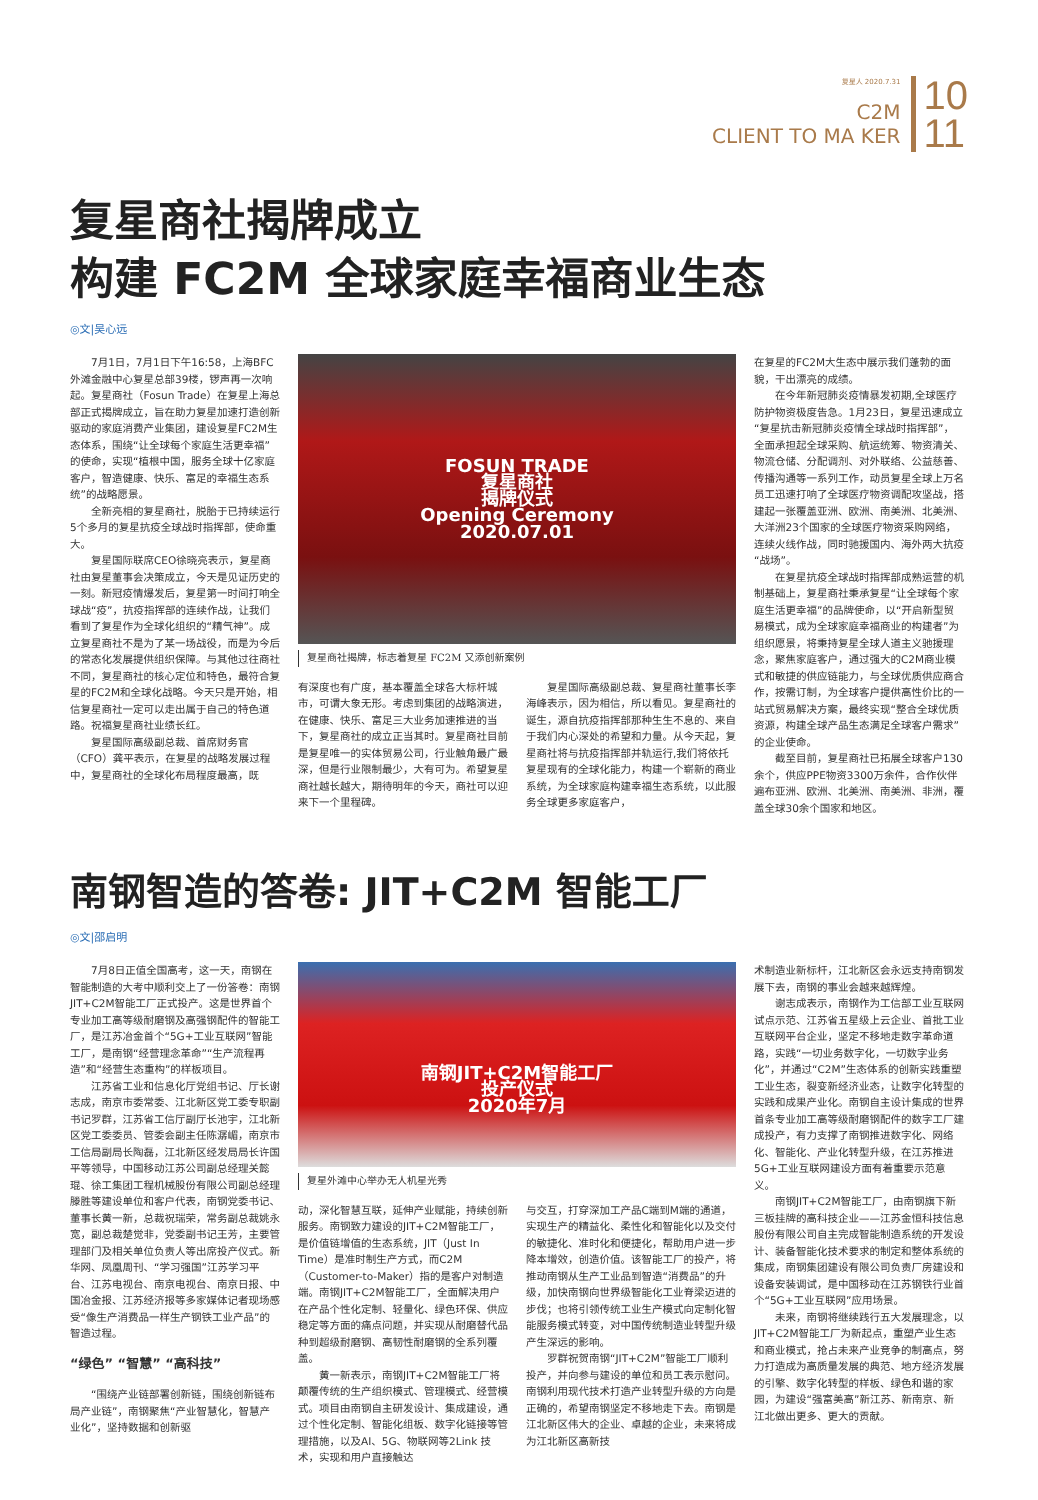复星人 2020.7.31
C2M
CLIENT TO MA KER
10
11
复星商社揭牌成立
构建 FC2M 全球家庭幸福商业生态
◎文|吴心远
7月1日，7月1日下午16:58，上海BFC外滩金融中心复星总部39楼，锣声再一次响起。复星商社（Fosun Trade）在复星上海总部正式揭牌成立，旨在助力复星加速打造创新驱动的家庭消费产业集团，建设复星FC2M生态体系，围绕“让全球每个家庭生活更幸福”的使命，实现“植根中国，服务全球十亿家庭客户，智造健康、快乐、富足的幸福生态系统”的战略愿景。
全新亮相的复星商社，脱胎于已持续运行5个多月的复星抗疫全球战时指挥部，使命重大。
复星国际联席CEO徐晓亮表示，复星商社由复星董事会决策成立，今天是见证历史的一刻。新冠疫情爆发后，复星第一时间打响全球战“疫”，抗疫指挥部的连续作战，让我们看到了复星作为全球化组织的“精气神”。成立复星商社不是为了某一场战役，而是为今后的常态化发展提供组织保障。与其他过往商社不同，复星商社的核心定位和特色，最符合复星的FC2M和全球化战略。今天只是开始，相信复星商社一定可以走出属于自己的特色道路。祝福复星商社业绩长红。
复星国际高级副总裁、首席财务官（CFO）龚平表示，在复星的战略发展过程中，复星商社的全球化布局程度最高，既
FOSUN TRADE
复星商社
揭牌仪式
Opening Ceremony
2020.07.01
复星商社揭牌，标志着复星 FC2M 又添创新案例
有深度也有广度，基本覆盖全球各大标杆城市，可谓大象无形。考虑到集团的战略演进，在健康、快乐、富足三大业务加速推进的当下，复星商社的成立正当其时。复星商社目前是复星唯一的实体贸易公司，行业触角最广最深，但是行业限制最少，大有可为。希望复星商社越长越大，期待明年的今天，商社可以迎来下一个里程碑。
复星国际高级副总裁、复星商社董事长李海峰表示，因为相信，所以看见。复星商社的诞生，源自抗疫指挥部那种生生不息的、来自于我们内心深处的希望和力量。从今天起，复星商社将与抗疫指挥部并轨运行,我们将依托复星现有的全球化能力，构建一个崭新的商业系统，为全球家庭构建幸福生态系统，以此服务全球更多家庭客户，
在复星的FC2M大生态中展示我们蓬勃的面貌，干出漂亮的成绩。
在今年新冠肺炎疫情暴发初期,全球医疗防护物资极度告急。1月23日，复星迅速成立“复星抗击新冠肺炎疫情全球战时指挥部”，全面承担起全球采购、航运统筹、物资清关、物流仓储、分配调剂、对外联络、公益慈善、传播沟通等一系列工作，动员复星全球上万名员工迅速打响了全球医疗物资调配攻坚战，搭建起一张覆盖亚洲、欧洲、南美洲、北美洲、大洋洲23个国家的全球医疗物资采购网络，连续火线作战，同时驰援国内、海外两大抗疫“战场”。
在复星抗疫全球战时指挥部成熟运营的机制基础上，复星商社秉承复星“让全球每个家庭生活更幸福”的品牌使命，以“开启新型贸易模式，成为全球家庭幸福商业的构建者”为组织愿景，将秉持复星全球人道主义驰援理念，聚焦家庭客户，通过强大的C2M商业模式和敏捷的供应链能力，与全球优质供应商合作，按需订制，为全球客户提供高性价比的一站式贸易解决方案，最终实现“整合全球优质资源，构建全球产品生态满足全球客户需求”的企业使命。
截至目前，复星商社已拓展全球客户130余个，供应PPE物资3300万余件，合作伙伴遍布亚洲、欧洲、北美洲、南美洲、非洲，覆盖全球30余个国家和地区。
南钢智造的答卷: JIT+C2M 智能工厂
◎文|邵启明
7月8日正值全国高考，这一天，南钢在智能制造的大考中顺利交上了一份答卷：南钢JIT+C2M智能工厂正式投产。这是世界首个专业加工高等级耐磨钢及高强钢配件的智能工厂，是江苏冶金首个“5G+工业互联网”智能工厂，是南钢“经营理念革命”“生产流程再造”和“经营生态重构”的样板项目。
江苏省工业和信息化厅党组书记、厅长谢志成，南京市委常委、江北新区党工委专职副书记罗群，江苏省工信厅副厅长池宇，江北新区党工委委员、管委会副主任陈潺嵋，南京市工信局副局长陶磊，江北新区经发局局长许国平等领导，中国移动江苏公司副总经理关懿琨、徐工集团工程机械股份有限公司副总经理滕胜等建设单位和客户代表，南钢党委书记、董事长黄一新，总裁祝瑞荣，常务副总裁姚永宽，副总裁楚觉非，党委副书记王芳，主要管理部门及相关单位负责人等出席投产仪式。新华网、凤凰周刊、“学习强国”江苏学习平台、江苏电视台、南京电视台、南京日报、中国冶金报、江苏经济报等多家媒体记者现场感受“像生产消费品一样生产钢铁工业产品”的智造过程。
“绿色” “智慧” “高科技”
“围绕产业链部署创新链，围绕创新链布局产业链”，南钢聚焦“产业智慧化，智慧产业化”，坚持数据和创新驱
南钢JIT+C2M智能工厂
投产仪式
2020年7月
复星外滩中心举办无人机星光秀
动，深化智慧互联，延伸产业赋能，持续创新服务。南钢致力建设的JIT+C2M智能工厂，是价值链增值的生态系统，JIT（Just In Time）是准时制生产方式，而C2M（Customer-to-Maker）指的是客户对制造端。南钢JIT+C2M智能工厂，全面解决用户在产品个性化定制、轻量化、绿色环保、供应稳定等方面的痛点问题，并实现从耐磨替代品种到超级耐磨钢、高韧性耐磨钢的全系列覆盖。
黄一新表示，南钢JIT+C2M智能工厂将颠覆传统的生产组织模式、管理模式、经营模式。项目由南钢自主研发设计、集成建设，通过个性化定制、智能化组板、数字化链接等管理措施，以及AI、5G、物联网等2Link 技术，实现和用户直接触达
与交互，打穿深加工产品C端到M端的通道，实现生产的精益化、柔性化和智能化以及交付的敏捷化、准时化和便捷化，帮助用户进一步降本增效，创造价值。该智能工厂的投产，将推动南钢从生产工业品到智造“消费品”的升级，加快南钢向世界级智能化工业脊梁迈进的步伐；也将引领传统工业生产模式向定制化智能服务模式转变，对中国传统制造业转型升级产生深远的影响。
罗群祝贺南钢“JIT+C2M”智能工厂顺利投产，并向参与建设的单位和员工表示慰问。南钢利用现代技术打造产业转型升级的方向是正确的，希望南钢坚定不移地走下去。南钢是江北新区伟大的企业、卓越的企业，未来将成为江北新区高新技
术制造业新标杆，江北新区会永远支持南钢发展下去，南钢的事业会越来越辉煌。
谢志成表示，南钢作为工信部工业互联网试点示范、江苏省五星级上云企业、首批工业互联网平台企业，坚定不移地走数字革命道路，实践“一切业务数字化，一切数字业务化”，并通过“C2M”生态体系的创新实践重塑工业生态，裂变新经济业态，让数字化转型的实践和成果产业化。南钢自主设计集成的世界首条专业加工高等级耐磨钢配件的数字工厂建成投产，有力支撑了南钢推进数字化、网络化、智能化、产业化转型升级，在江苏推进5G+工业互联网建设方面有着重要示范意义。
南钢JIT+C2M智能工厂，由南钢旗下新三板挂牌的高科技企业——江苏金恒科技信息股份有限公司自主完成智能制造系统的开发设计、装备智能化技术要求的制定和整体系统的集成，南钢集团建设有限公司负责厂房建设和设备安装调试，是中国移动在江苏钢铁行业首个“5G+工业互联网”应用场景。
未来，南钢将继续践行五大发展理念，以JIT+C2M智能工厂为新起点，重塑产业生态和商业模式，抢占未来产业竞争的制高点，努力打造成为高质量发展的典范、地方经济发展的引擎、数字化转型的样板、绿色和谐的家园，为建设“强富美高”新江苏、新南京、新江北做出更多、更大的贡献。